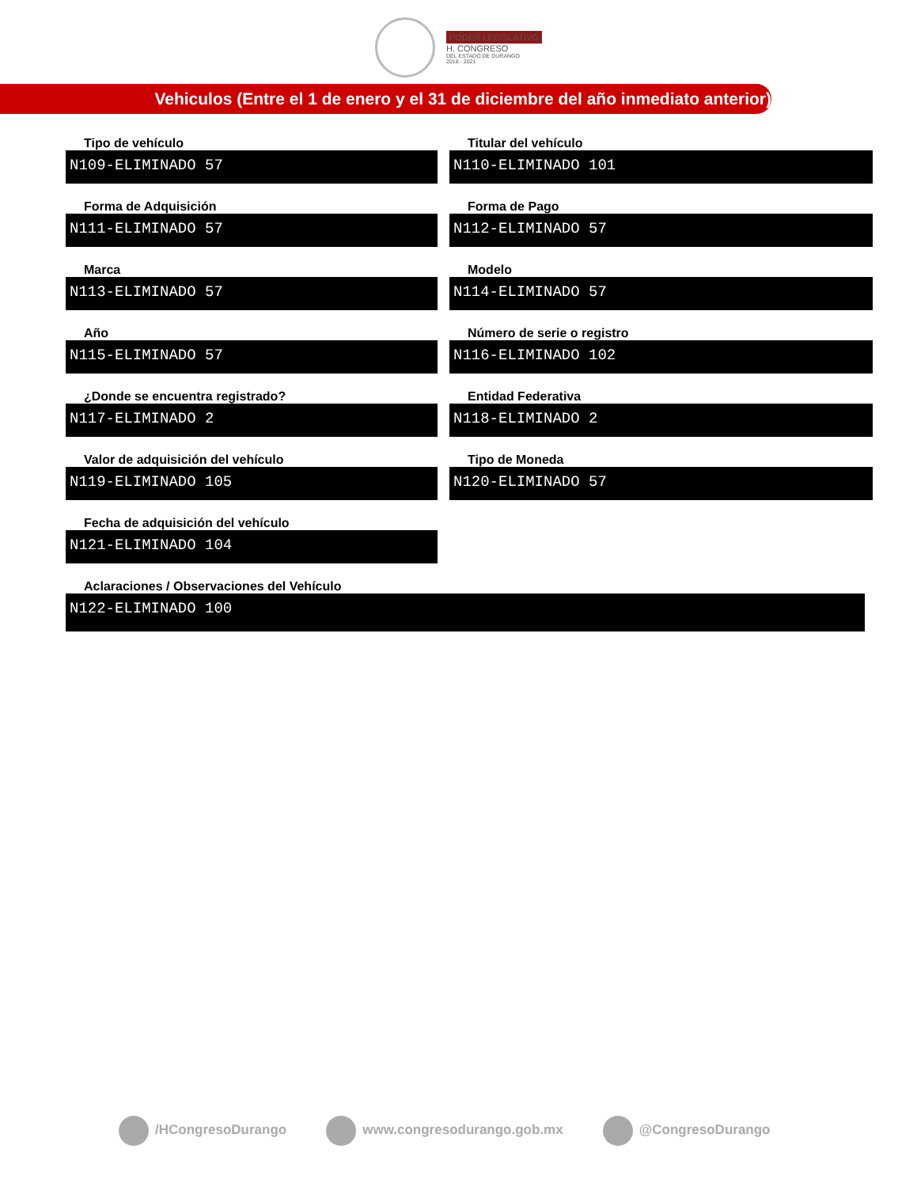PODER LEGISLATIVO
H. CONGRESO
DEL ESTADO DE DURANGO
2018 - 2021
Vehiculos (Entre el 1 de enero y el 31 de diciembre del año inmediato anterior)
Tipo de vehículo
N109-ELIMINADO 57
Titular del vehículo
N110-ELIMINADO 101
Forma de Adquisición
N111-ELIMINADO 57
Forma de Pago
N112-ELIMINADO 57
Marca
N113-ELIMINADO 57
Modelo
N114-ELIMINADO 57
Año
N115-ELIMINADO 57
Número de serie o registro
N116-ELIMINADO 102
¿Donde se encuentra registrado?
N117-ELIMINADO 2
Entidad Federativa
N118-ELIMINADO 2
Valor de adquisición del vehículo
N119-ELIMINADO 105
Tipo de Moneda
N120-ELIMINADO 57
Fecha de adquisición del vehículo
N121-ELIMINADO 104
Aclaraciones / Observaciones del Vehículo
N122-ELIMINADO 100
/HCongresoDurango www.congresodurango.gob.mx @CongresoDurango